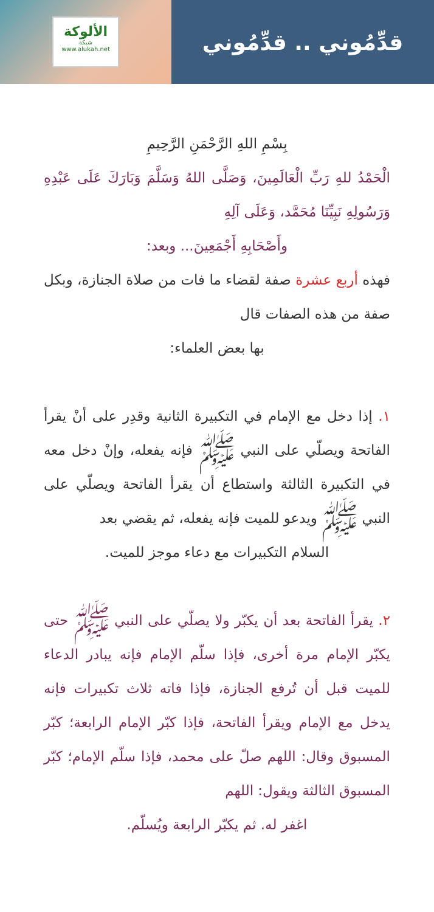الألوكة
شبكة
www.alukah.net
قدِّمُوني .. قدِّمُوني
بِسْمِ اللهِ الرَّحْمَنِ الرَّحِيمِ
الْحَمْدُ للهِ رَبِّ الْعَالَمِينَ، وَصَلَّى اللهُ وَسَلَّمَ وَبَارَكَ عَلَى عَبْدِهِ وَرَسُولِهِ نَبِيِّنَا مُحَمَّد، وَعَلَى آلِهِ
وأَصْحَابِهِ أَجْمَعِينَ... وبعد:
فهذه أربع عشرة صفة لقضاء ما فات من صلاة الجنازة، وبكل صفة من هذه الصفات قال
بها بعض العلماء:
١. إذا دخل مع الإمام في التكبيرة الثانية وقدِر على أنْ يقرأ الفاتحة ويصلّي على النبي ﷺ فإنه يفعله، وإنْ دخل معه في التكبيرة الثالثة واستطاع أن يقرأ الفاتحة ويصلّي على النبي ﷺ ويدعو للميت فإنه يفعله، ثم يقضي بعد
السلام التكبيرات مع دعاء موجز للميت.
٢. يقرأ الفاتحة بعد أن يكبّر ولا يصلّي على النبي ﷺ حتى يكبّر الإمام مرة أخرى، فإذا سلّم الإمام فإنه يبادر الدعاء للميت قبل أن تُرفع الجنازة، فإذا فاته ثلاث تكبيرات فإنه يدخل مع الإمام ويقرأ الفاتحة، فإذا كبّر الإمام الرابعة؛ كبّر المسبوق وقال: اللهم صلّ على محمد، فإذا سلّم الإمام؛ كبّر المسبوق الثالثة ويقول: اللهم
اغفر له. ثم يكبّر الرابعة ويُسلّم.